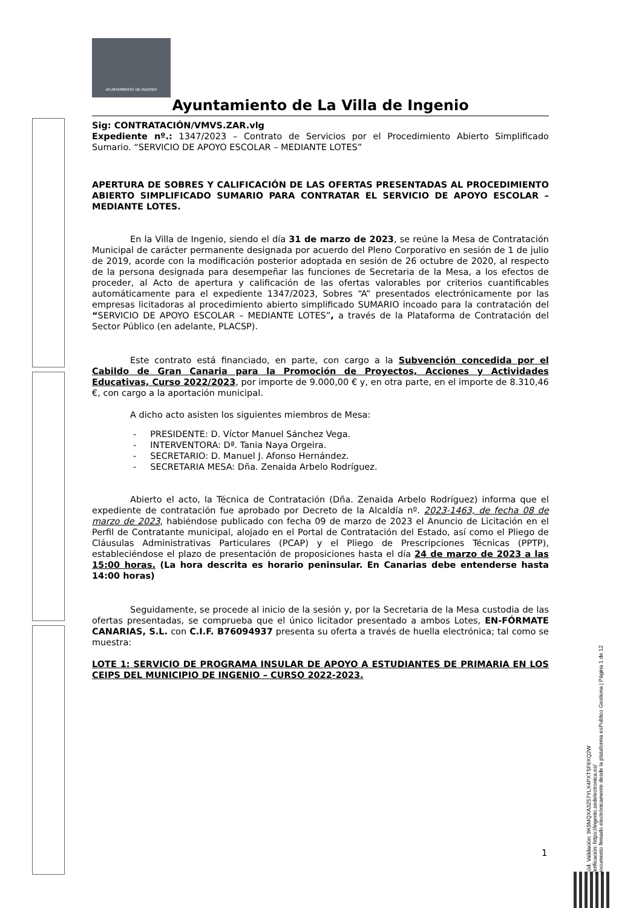AYUNTAMIENTO DE INGENIO
Ayuntamiento de La Villa de Ingenio
Sig: CONTRATACIÓN/VMVS.ZAR.vlg
Expediente nº.: 1347/2023 – Contrato de Servicios por el Procedimiento Abierto Simplificado Sumario. “SERVICIO DE APOYO ESCOLAR – MEDIANTE LOTES”
APERTURA DE SOBRES Y CALIFICACIÓN DE LAS OFERTAS PRESENTADAS AL PROCEDIMIENTO ABIERTO SIMPLIFICADO SUMARIO PARA CONTRATAR EL SERVICIO DE APOYO ESCOLAR – MEDIANTE LOTES.
En la Villa de Ingenio, siendo el día 31 de marzo de 2023, se reúne la Mesa de Contratación Municipal de carácter permanente designada por acuerdo del Pleno Corporativo en sesión de 1 de julio de 2019, acorde con la modificación posterior adoptada en sesión de 26 octubre de 2020, al respecto de la persona designada para desempeñar las funciones de Secretaria de la Mesa, a los efectos de proceder, al Acto de apertura y calificación de las ofertas valorables por criterios cuantificables automáticamente para el expediente 1347/2023, Sobres “A” presentados electrónicamente por las empresas licitadoras al procedimiento abierto simplificado SUMARIO incoado para la contratación del “SERVICIO DE APOYO ESCOLAR – MEDIANTE LOTES”, a través de la Plataforma de Contratación del Sector Público (en adelante, PLACSP).
Este contrato está financiado, en parte, con cargo a la Subvención concedida por el Cabildo de Gran Canaria para la Promoción de Proyectos, Acciones y Actividades Educativas, Curso 2022/2023, por importe de 9.000,00 € y, en otra parte, en el importe de 8.310,46 €, con cargo a la aportación municipal.
A dicho acto asisten los siguientes miembros de Mesa:
- PRESIDENTE: D. Víctor Manuel Sánchez Vega.
- INTERVENTORA: Dª. Tania Naya Orgeira.
- SECRETARIO: D. Manuel J. Afonso Hernández.
- SECRETARIA MESA: Dña. Zenaida Arbelo Rodríguez.
Abierto el acto, la Técnica de Contratación (Dña. Zenaida Arbelo Rodríguez) informa que el expediente de contratación fue aprobado por Decreto de la Alcaldía nº. 2023-1463, de fecha 08 de marzo de 2023, habiéndose publicado con fecha 09 de marzo de 2023 el Anuncio de Licitación en el Perfil de Contratante municipal, alojado en el Portal de Contratación del Estado, así como el Pliego de Cláusulas Administrativas Particulares (PCAP) y el Pliego de Prescripciones Técnicas (PPTP), estableciéndose el plazo de presentación de proposiciones hasta el día 24 de marzo de 2023 a las 15:00 horas. (La hora descrita es horario peninsular. En Canarias debe entenderse hasta 14:00 horas)
Seguidamente, se procede al inicio de la sesión y, por la Secretaria de la Mesa custodia de las ofertas presentadas, se comprueba que el único licitador presentado a ambos Lotes, EN-FÓRMATE CANARIAS, S.L. con C.I.F. B76094937 presenta su oferta a través de huella electrónica; tal como se muestra:
LOTE 1: SERVICIO DE PROGRAMA INSULAR DE APOYO A ESTUDIANTES DE PRIMARIA EN LOS CEIPS DEL MUNICIPIO DE INGENIO – CURSO 2022-2023.
1
Cód. Validación: 9K9MQXA3Z57YLX4PXTSF6XQ2W
Verificación: https://ingenio.sedelectronica.es/
Documento firmado electrónicamente desde la plataforma esPublico Gestiona | Página 1 de 12